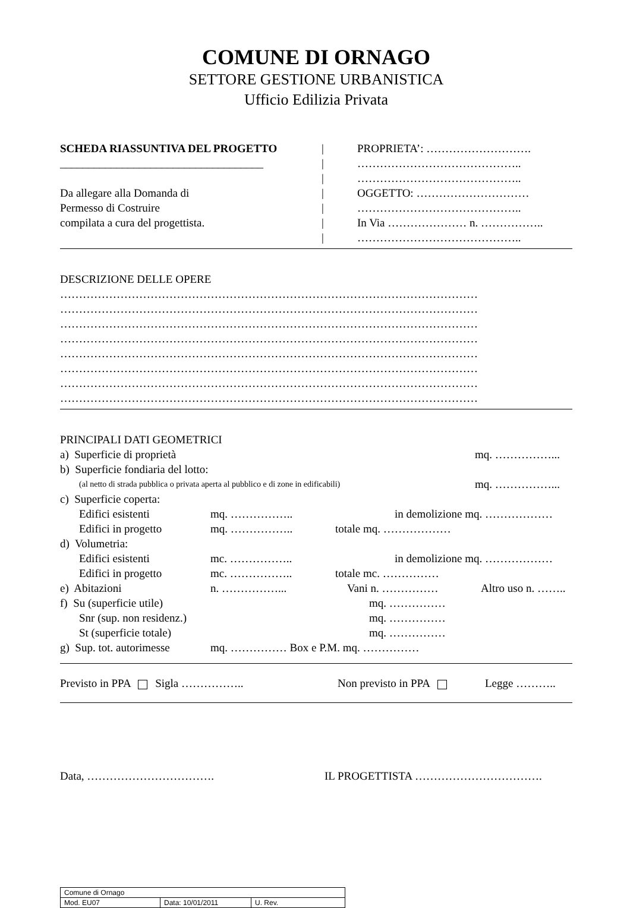COMUNE DI ORNAGO
SETTORE GESTIONE URBANISTICA
Ufficio Edilizia Privata
SCHEDA RIASSUNTIVA DEL PROGETTO
____________________________________
Da allegare alla Domanda di
Permesso di Costruire
compilata a cura del progettista.
|
|
|
|
|
|
|
PROPRIETA’: ……………………….
……………………………………..
……………………………………..
OGGETTO: …………………………
……………………………………..
In Via ………………… n. ……………..
……………………………………..
DESCRIZIONE DELLE OPERE
…………………………………………………………………………………………………
…………………………………………………………………………………………………
…………………………………………………………………………………………………
…………………………………………………………………………………………………
…………………………………………………………………………………………………
…………………………………………………………………………………………………
…………………………………………………………………………………………………
…………………………………………………………………………………………………
PRINCIPALI DATI GEOMETRICI
a) Superficie di proprietà mq. ……………...
b) Superficie fondiaria del lotto:
(al netto di strada pubblica o privata aperta al pubblico e di zone in edificabili) mq. ……………...
c) Superficie coperta:
Edifici esistenti mq. …………….. in demolizione mq. ………………
Edifici in progetto mq. …………….. totale mq. ………………
d) Volumetria:
Edifici esistenti mc. …………….. in demolizione mq. ………………
Edifici in progetto mc. …………….. totale mc. ……………
e) Abitazioni n. ……………... Vani n. …………… Altro uso n. ……..
f) Su (superficie utile) mq. ……………
Snr (sup. non residenz.) mq. ……………
St (superficie totale) mq. ……………
g) Sup. tot. autorimesse mq. …………… Box e P.M. mq. ……………
Previsto in PPA Sigla …………….. Non previsto in PPA Legge ………..
Data, ……………………………. IL PROGETTISTA …………………………….
| Comune di Ornago | | |
| Mod. EU07 | Data: 10/01/2011 | U. Rev. |